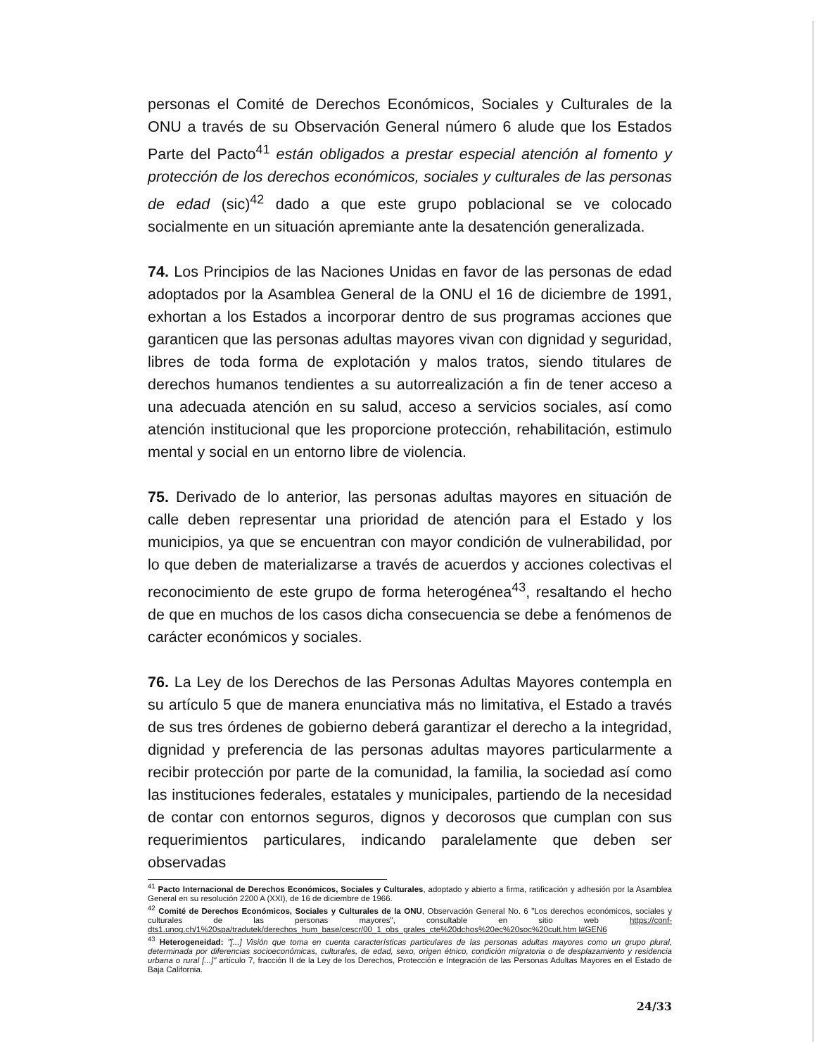personas el Comité de Derechos Económicos, Sociales y Culturales de la ONU a través de su Observación General número 6 alude que los Estados Parte del Pacto<sup>41</sup> están obligados a prestar especial atención al fomento y protección de los derechos económicos, sociales y culturales de las personas de edad (sic)<sup>42</sup> dado a que este grupo poblacional se ve colocado socialmente en un situación apremiante ante la desatención generalizada.
74. Los Principios de las Naciones Unidas en favor de las personas de edad adoptados por la Asamblea General de la ONU el 16 de diciembre de 1991, exhortan a los Estados a incorporar dentro de sus programas acciones que garanticen que las personas adultas mayores vivan con dignidad y seguridad, libres de toda forma de explotación y malos tratos, siendo titulares de derechos humanos tendientes a su autorrealización a fin de tener acceso a una adecuada atención en su salud, acceso a servicios sociales, así como atención institucional que les proporcione protección, rehabilitación, estimulo mental y social en un entorno libre de violencia.
75. Derivado de lo anterior, las personas adultas mayores en situación de calle deben representar una prioridad de atención para el Estado y los municipios, ya que se encuentran con mayor condición de vulnerabilidad, por lo que deben de materializarse a través de acuerdos y acciones colectivas el reconocimiento de este grupo de forma heterogénea<sup>43</sup>, resaltando el hecho de que en muchos de los casos dicha consecuencia se debe a fenómenos de carácter económicos y sociales.
76. La Ley de los Derechos de las Personas Adultas Mayores contempla en su artículo 5 que de manera enunciativa más no limitativa, el Estado a través de sus tres órdenes de gobierno deberá garantizar el derecho a la integridad, dignidad y preferencia de las personas adultas mayores particularmente a recibir protección por parte de la comunidad, la familia, la sociedad así como las instituciones federales, estatales y municipales, partiendo de la necesidad de contar con entornos seguros, dignos y decorosos que cumplan con sus requerimientos particulares, indicando paralelamente que deben ser observadas
<sup>41</sup> Pacto Internacional de Derechos Económicos, Sociales y Culturales, adoptado y abierto a firma, ratificación y adhesión por la Asamblea General en su resolución 2200 A (XXI), de 16 de diciembre de 1966.
<sup>42</sup> Comité de Derechos Económicos, Sociales y Culturales de la ONU, Observación General No. 6 "Los derechos económicos, sociales y culturales de las personas mayores", consultable en sitio web https://conf-dts1.unog.ch/1%20spa/tradutek/derechos_hum_base/cescr/00_1_obs_grales_cte%20dchos%20ec%20soc%20cult.htm l#GEN6
<sup>43</sup> Heterogeneidad: "[...] Visión que toma en cuenta características particulares de las personas adultas mayores como un grupo plural, determinada por diferencias socioeconómicas, culturales, de edad, sexo, origen étnico, condición migratoria o de desplazamiento y residencia urbana o rural [...]" artículo 7, fracción II de la Ley de los Derechos, Protección e Integración de las Personas Adultas Mayores en el Estado de Baja California.
24/33